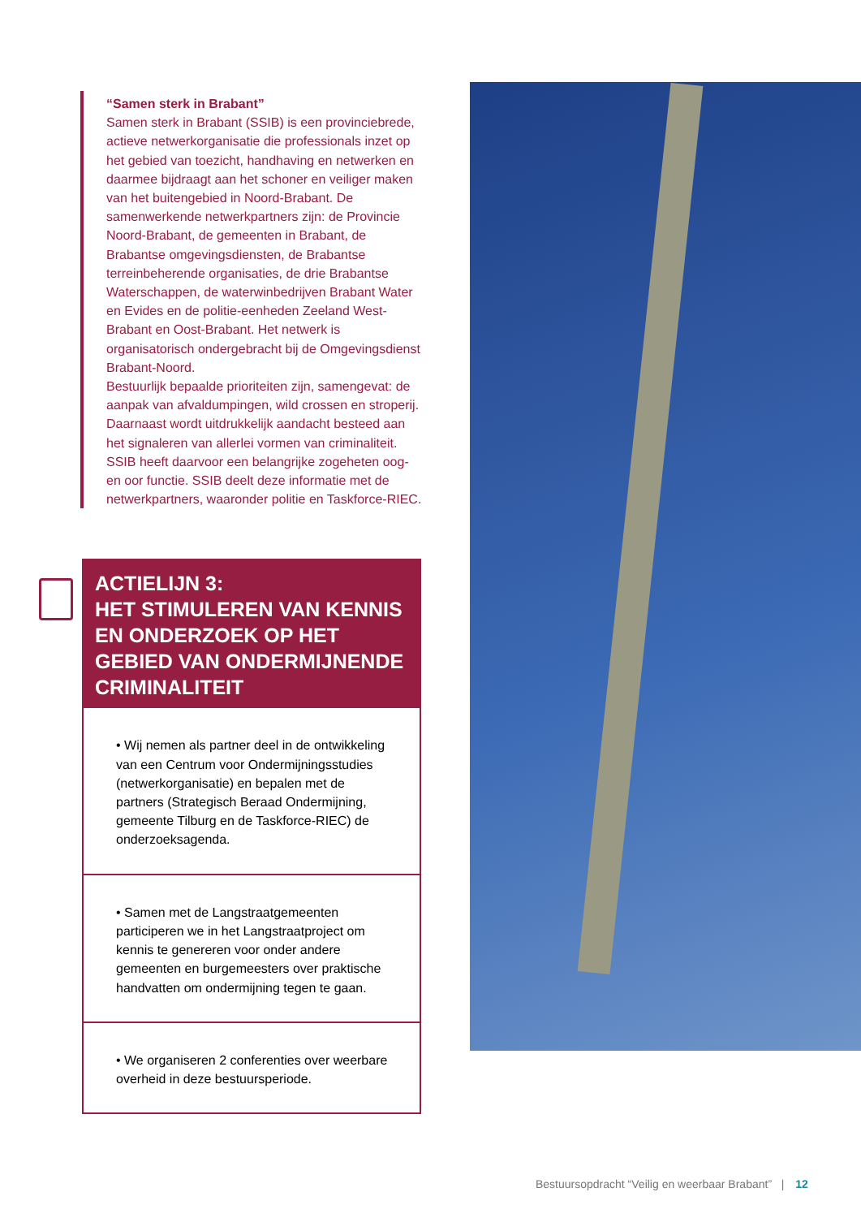“Samen sterk in Brabant”
Samen sterk in Brabant (SSIB) is een provinciebrede, actieve netwerkorganisatie die professionals inzet op het gebied van toezicht, handhaving en netwerken en daarmee bijdraagt aan het schoner en veiliger maken van het buitengebied in Noord-Brabant. De samenwerkende netwerkpartners zijn: de Provincie Noord-Brabant, de gemeenten in Brabant, de Brabantse omgevingsdiensten, de Brabantse terreinbeherende organisaties, de drie Brabantse Waterschappen, de waterwinbedrijven Brabant Water en Evides en de politie-eenheden Zeeland West-Brabant en Oost-Brabant. Het netwerk is organisatorisch ondergebracht bij de Omgevingsdienst Brabant-Noord.
Bestuurlijk bepaalde prioriteiten zijn, samengevat: de aanpak van afvaldumpingen, wild crossen en stroperij. Daarnaast wordt uitdrukkelijk aandacht besteed aan het signaleren van allerlei vormen van criminaliteit. SSIB heeft daarvoor een belangrijke zogeheten oog- en oor functie. SSIB deelt deze informatie met de netwerkpartners, waaronder politie en Taskforce-RIEC.
ACTIELIJN 3:
HET STIMULEREN VAN KENNIS EN ONDERZOEK OP HET GEBIED VAN ONDERMIJNENDE CRIMINALITEIT
• Wij nemen als partner deel in de ontwikkeling van een Centrum voor Ondermijningsstudies (netwerkorganisatie) en bepalen met de partners (Strategisch Beraad Ondermijning, gemeente Tilburg en de Taskforce-RIEC) de onderzoeksagenda.
• Samen met de Langstraatgemeenten participeren we in het Langstraatproject om kennis te genereren voor onder andere gemeenten en burgemeesters over praktische handvatten om ondermijning tegen te gaan.
• We organiseren 2 conferenties over weerbare overheid in deze bestuursperiode.
Bestuursopdracht “Veilig en weerbaar Brabant” | 12